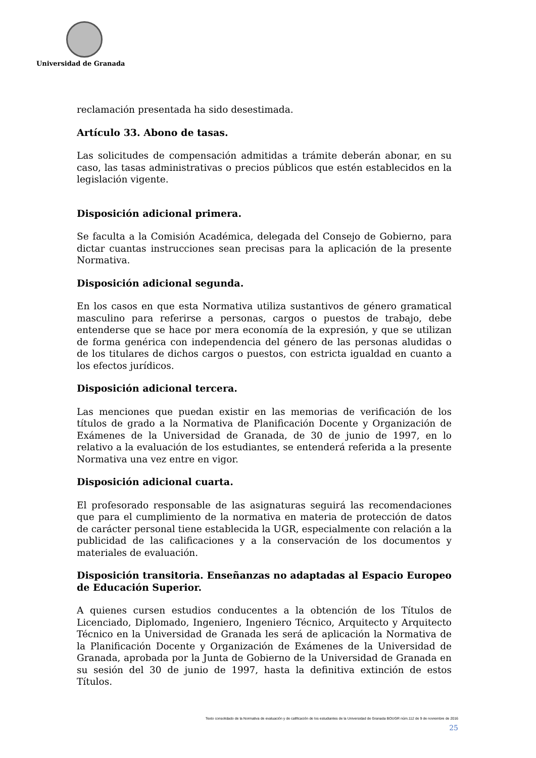Universidad de Granada
reclamación presentada ha sido desestimada.
Artículo 33. Abono de tasas.
Las solicitudes de compensación admitidas a trámite deberán abonar, en su caso, las tasas administrativas o precios públicos que estén establecidos en la legislación vigente.
Disposición adicional primera.
Se faculta a la Comisión Académica, delegada del Consejo de Gobierno, para dictar cuantas instrucciones sean precisas para la aplicación de la presente Normativa.
Disposición adicional segunda.
En los casos en que esta Normativa utiliza sustantivos de género gramatical masculino para referirse a personas, cargos o puestos de trabajo, debe entenderse que se hace por mera economía de la expresión, y que se utilizan de forma genérica con independencia del género de las personas aludidas o de los titulares de dichos cargos o puestos, con estricta igualdad en cuanto a los efectos jurídicos.
Disposición adicional tercera.
Las menciones que puedan existir en las memorias de verificación de los títulos de grado a la Normativa de Planificación Docente y Organización de Exámenes de la Universidad de Granada, de 30 de junio de 1997, en lo relativo a la evaluación de los estudiantes, se entenderá referida a la presente Normativa una vez entre en vigor.
Disposición adicional cuarta.
El profesorado responsable de las asignaturas seguirá las recomendaciones que para el cumplimiento de la normativa en materia de protección de datos de carácter personal tiene establecida la UGR, especialmente con relación a la publicidad de las calificaciones y a la conservación de los documentos y materiales de evaluación.
Disposición transitoria. Enseñanzas no adaptadas al Espacio Europeo de Educación Superior.
A quienes cursen estudios conducentes a la obtención de los Títulos de Licenciado, Diplomado, Ingeniero, Ingeniero Técnico, Arquitecto y Arquitecto Técnico en la Universidad de Granada les será de aplicación la Normativa de la Planificación Docente y Organización de Exámenes de la Universidad de Granada, aprobada por la Junta de Gobierno de la Universidad de Granada en su sesión del 30 de junio de 1997, hasta la definitiva extinción de estos Títulos.
Texto consolidado de la Normativa de evaluación y de calificación de los estudiantes de la Universidad de Granada BOUGR núm.112 de 9 de noviembre de 2016
25